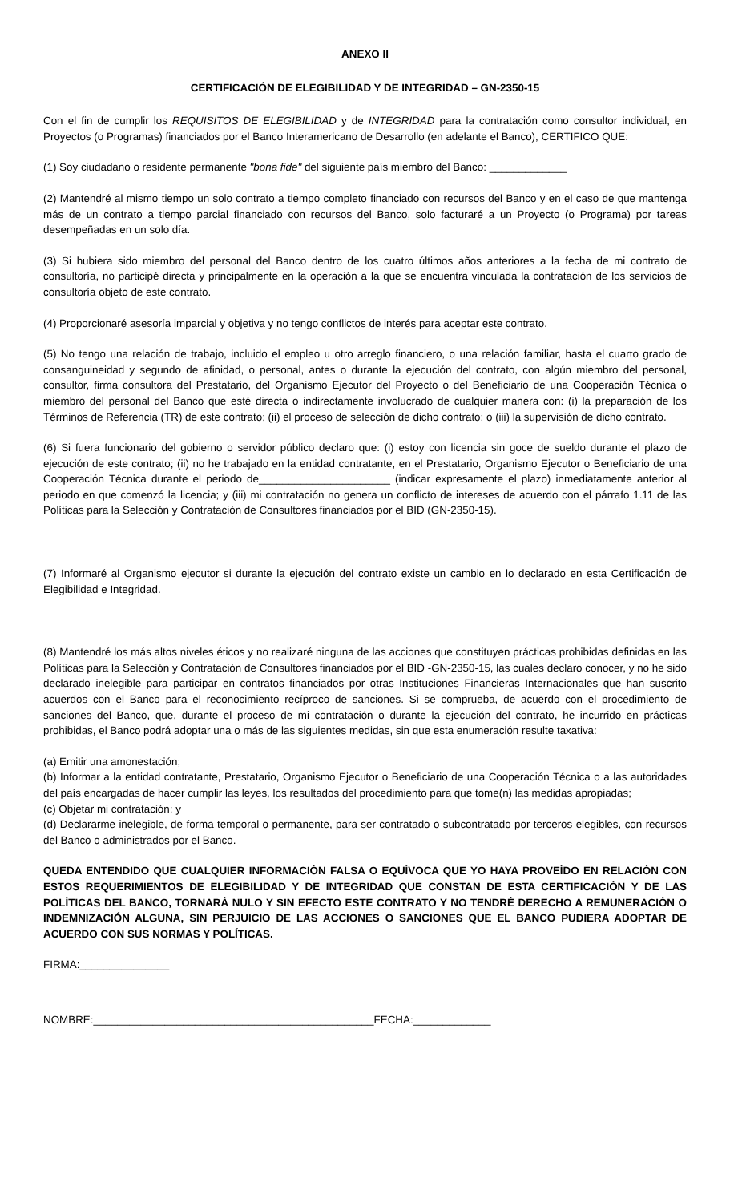ANEXO II
CERTIFICACIÓN DE ELEGIBILIDAD Y DE INTEGRIDAD – GN-2350-15
Con el fin de cumplir los REQUISITOS DE ELEGIBILIDAD y de INTEGRIDAD para la contratación como consultor individual, en Proyectos (o Programas) financiados por el Banco Interamericano de Desarrollo (en adelante el Banco), CERTIFICO QUE:
(1) Soy ciudadano o residente permanente "bona fide" del siguiente país miembro del Banco: _____________
(2) Mantendré al mismo tiempo un solo contrato a tiempo completo financiado con recursos del Banco y en el caso de que mantenga más de un contrato a tiempo parcial financiado con recursos del Banco, solo facturaré a un Proyecto (o Programa) por tareas desempeñadas en un solo día.
(3) Si hubiera sido miembro del personal del Banco dentro de los cuatro últimos años anteriores a la fecha de mi contrato de consultoría, no participé directa y principalmente en la operación a la que se encuentra vinculada la contratación de los servicios de consultoría objeto de este contrato.
(4) Proporcionaré asesoría imparcial y objetiva y no tengo conflictos de interés para aceptar este contrato.
(5) No tengo una relación de trabajo, incluido el empleo u otro arreglo financiero, o una relación familiar, hasta el cuarto grado de consanguineidad y segundo de afinidad, o personal, antes o durante la ejecución del contrato, con algún miembro del personal, consultor, firma consultora del Prestatario, del Organismo Ejecutor del Proyecto o del Beneficiario de una Cooperación Técnica o miembro del personal del Banco que esté directa o indirectamente involucrado de cualquier manera con: (i) la preparación de los Términos de Referencia (TR) de este contrato; (ii) el proceso de selección de dicho contrato; o (iii) la supervisión de dicho contrato.
(6) Si fuera funcionario del gobierno o servidor público declaro que: (i) estoy con licencia sin goce de sueldo durante el plazo de ejecución de este contrato; (ii) no he trabajado en la entidad contratante, en el Prestatario, Organismo Ejecutor o Beneficiario de una Cooperación Técnica durante el periodo de______________________ (indicar expresamente el plazo) inmediatamente anterior al periodo en que comenzó la licencia; y (iii) mi contratación no genera un conflicto de intereses de acuerdo con el párrafo 1.11 de las Políticas para la Selección y Contratación de Consultores financiados por el BID (GN-2350-15).
(7) Informaré al Organismo ejecutor si durante la ejecución del contrato existe un cambio en lo declarado en esta Certificación de Elegibilidad e Integridad.
(8) Mantendré los más altos niveles éticos y no realizaré ninguna de las acciones que constituyen prácticas prohibidas definidas en las Políticas para la Selección y Contratación de Consultores financiados por el BID -GN-2350-15, las cuales declaro conocer, y no he sido declarado inelegible para participar en contratos financiados por otras Instituciones Financieras Internacionales que han suscrito acuerdos con el Banco para el reconocimiento recíproco de sanciones. Si se comprueba, de acuerdo con el procedimiento de sanciones del Banco, que, durante el proceso de mi contratación o durante la ejecución del contrato, he incurrido en prácticas prohibidas, el Banco podrá adoptar una o más de las siguientes medidas, sin que esta enumeración resulte taxativa:
(a) Emitir una amonestación;
(b) Informar a la entidad contratante, Prestatario, Organismo Ejecutor o Beneficiario de una Cooperación Técnica o a las autoridades del país encargadas de hacer cumplir las leyes, los resultados del procedimiento para que tome(n) las medidas apropiadas;
(c) Objetar mi contratación; y
(d) Declararme inelegible, de forma temporal o permanente, para ser contratado o subcontratado por terceros elegibles, con recursos del Banco o administrados por el Banco.
QUEDA ENTENDIDO QUE CUALQUIER INFORMACIÓN FALSA O EQUÍVOCA QUE YO HAYA PROVEÍDO EN RELACIÓN CON ESTOS REQUERIMIENTOS DE ELEGIBILIDAD Y DE INTEGRIDAD QUE CONSTAN DE ESTA CERTIFICACIÓN Y DE LAS POLÍTICAS DEL BANCO, TORNARÁ NULO Y SIN EFECTO ESTE CONTRATO Y NO TENDRÉ DERECHO A REMUNERACIÓN O INDEMNIZACIÓN ALGUNA, SIN PERJUICIO DE LAS ACCIONES O SANCIONES QUE EL BANCO PUDIERA ADOPTAR DE ACUERDO CON SUS NORMAS Y POLÍTICAS.
FIRMA:_______________
NOMBRE:_______________________________________________FECHA:_____________